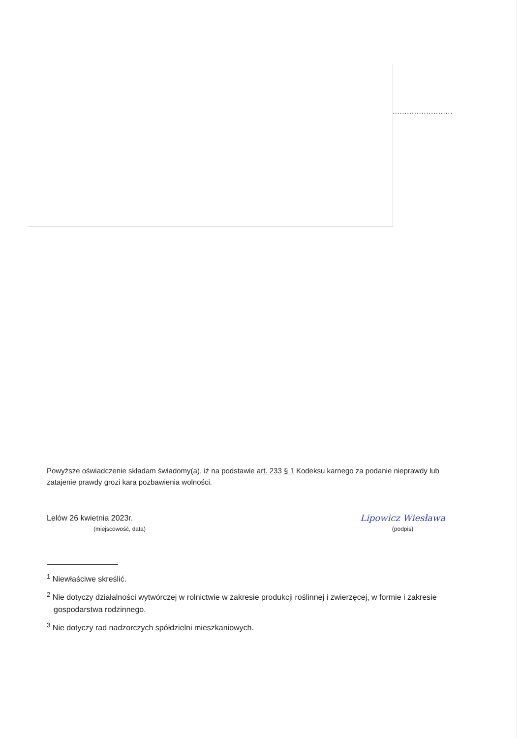.........................
Powyższe oświadczenie składam świadomy(a), iż na podstawie art. 233 § 1 Kodeksu karnego za podanie nieprawdy lub zatajenie prawdy grozi kara pozbawienia wolności.
Lelów 26 kwietnia 2023r.
(miejscowość, data)
Lipowicz Wiesława
(podpis)
<sup>1</sup> Niewłaściwe skreślić.
<sup>2</sup> Nie dotyczy działalności wytwórczej w rolnictwie w zakresie produkcji roślinnej i zwierzęcej, w formie i zakresie gospodarstwa rodzinnego.
<sup>3</sup> Nie dotyczy rad nadzorczych spółdzielni mieszkaniowych.